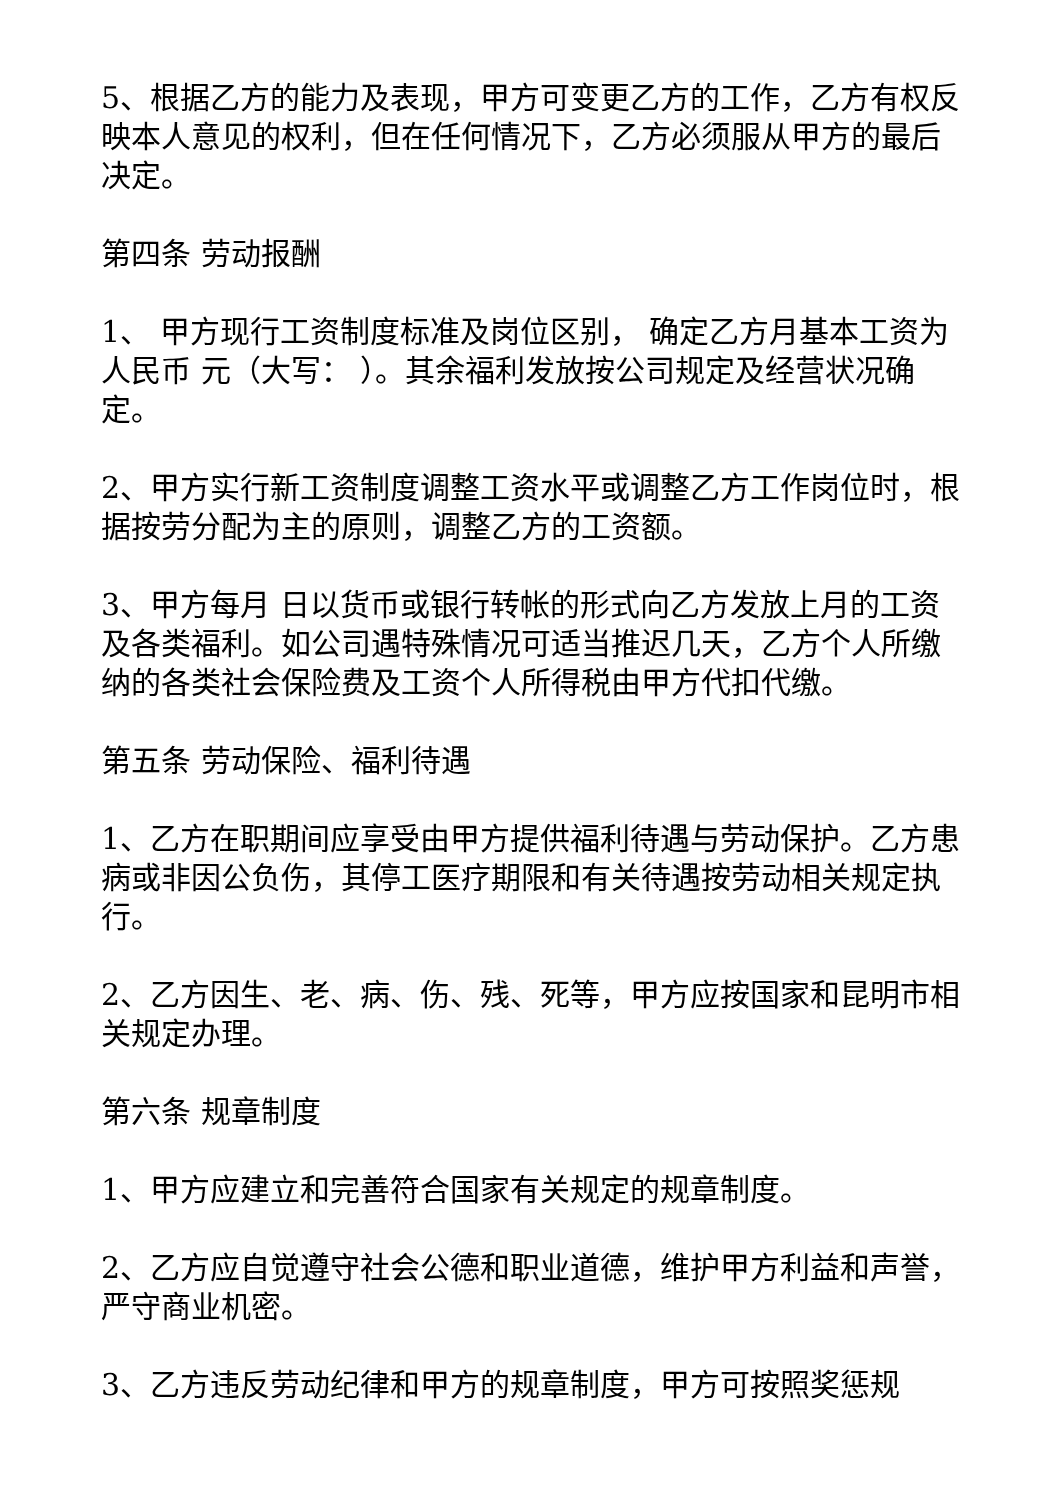5、根据乙方的能力及表现，甲方可变更乙方的工作，乙方有权反映本人意见的权利，但在任何情况下，乙方必须服从甲方的最后决定。
第四条 劳动报酬
1、 甲方现行工资制度标准及岗位区别， 确定乙方月基本工资为人民币 元（大写： ）。其余福利发放按公司规定及经营状况确定。
2、甲方实行新工资制度调整工资水平或调整乙方工作岗位时，根据按劳分配为主的原则，调整乙方的工资额。
3、甲方每月 日以货币或银行转帐的形式向乙方发放上月的工资及各类福利。如公司遇特殊情况可适当推迟几天，乙方个人所缴纳的各类社会保险费及工资个人所得税由甲方代扣代缴。
第五条 劳动保险、福利待遇
1、乙方在职期间应享受由甲方提供福利待遇与劳动保护。乙方患病或非因公负伤，其停工医疗期限和有关待遇按劳动相关规定执行。
2、乙方因生、老、病、伤、残、死等，甲方应按国家和昆明市相关规定办理。
第六条 规章制度
1、甲方应建立和完善符合国家有关规定的规章制度。
2、乙方应自觉遵守社会公德和职业道德，维护甲方利益和声誉，严守商业机密。
3、乙方违反劳动纪律和甲方的规章制度，甲方可按照奖惩规